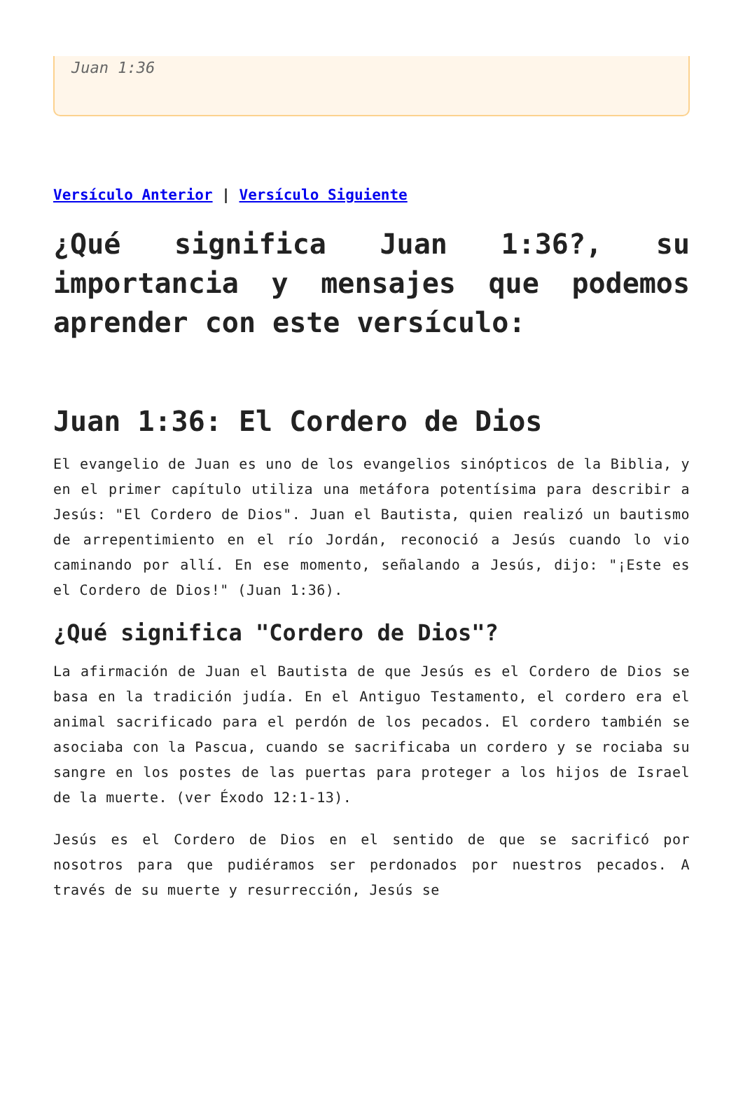Juan 1:36
Versículo Anterior | Versículo Siguiente
¿Qué significa Juan 1:36?, su importancia y mensajes que podemos aprender con este versículo:
Juan 1:36: El Cordero de Dios
El evangelio de Juan es uno de los evangelios sinópticos de la Biblia, y en el primer capítulo utiliza una metáfora potentísima para describir a Jesús: "El Cordero de Dios". Juan el Bautista, quien realizó un bautismo de arrepentimiento en el río Jordán, reconoció a Jesús cuando lo vio caminando por allí. En ese momento, señalando a Jesús, dijo: "¡Este es el Cordero de Dios!" (Juan 1:36).
¿Qué significa "Cordero de Dios"?
La afirmación de Juan el Bautista de que Jesús es el Cordero de Dios se basa en la tradición judía. En el Antiguo Testamento, el cordero era el animal sacrificado para el perdón de los pecados. El cordero también se asociaba con la Pascua, cuando se sacrificaba un cordero y se rociaba su sangre en los postes de las puertas para proteger a los hijos de Israel de la muerte. (ver Éxodo 12:1-13).
Jesús es el Cordero de Dios en el sentido de que se sacrificó por nosotros para que pudiéramos ser perdonados por nuestros pecados. A través de su muerte y resurrección, Jesús se